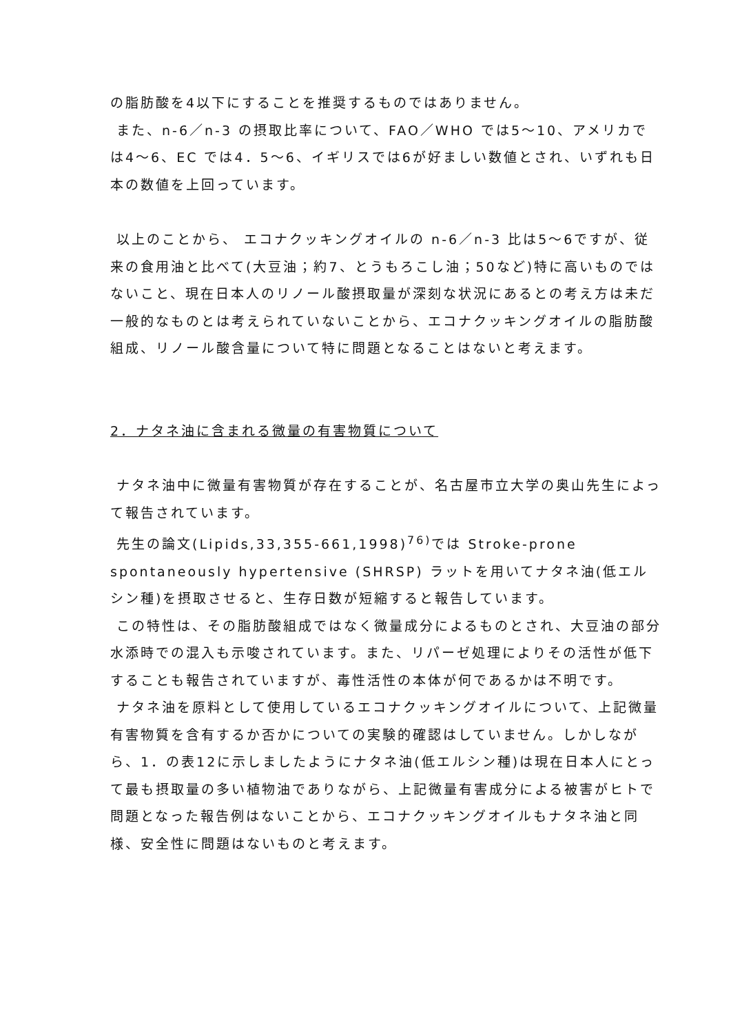の脂肪酸を4以下にすることを推奨するものではありません。
また、n-6／n-3 の摂取比率について、FAO／WHO では5～10、アメリカでは4～6、EC では4．5～6、イギリスでは6が好ましい数値とされ、いずれも日本の数値を上回っています。
以上のことから、 エコナクッキングオイルの n-6／n-3 比は5～6ですが、従来の食用油と比べて(大豆油；約7、とうもろこし油；50など)特に高いものではないこと、現在日本人のリノール酸摂取量が深刻な状況にあるとの考え方は未だ一般的なものとは考えられていないことから、エコナクッキングオイルの脂肪酸組成、リノール酸含量について特に問題となることはないと考えます。
2．ナタネ油に含まれる微量の有害物質について
ナタネ油中に微量有害物質が存在することが、名古屋市立大学の奥山先生によって報告されています。
先生の論文(Lipids,33,355-661,1998)<sup>76)</sup>では Stroke-prone spontaneously hypertensive (SHRSP) ラットを用いてナタネ油(低エルシン種)を摂取させると、生存日数が短縮すると報告しています。
この特性は、その脂肪酸組成ではなく微量成分によるものとされ、大豆油の部分水添時での混入も示唆されています。また、リパーゼ処理によりその活性が低下することも報告されていますが、毒性活性の本体が何であるかは不明です。
ナタネ油を原料として使用しているエコナクッキングオイルについて、上記微量有害物質を含有するか否かについての実験的確認はしていません。しかしながら、1．の表12に示しましたようにナタネ油(低エルシン種)は現在日本人にとって最も摂取量の多い植物油でありながら、上記微量有害成分による被害がヒトで問題となった報告例はないことから、エコナクッキングオイルもナタネ油と同様、安全性に問題はないものと考えます。